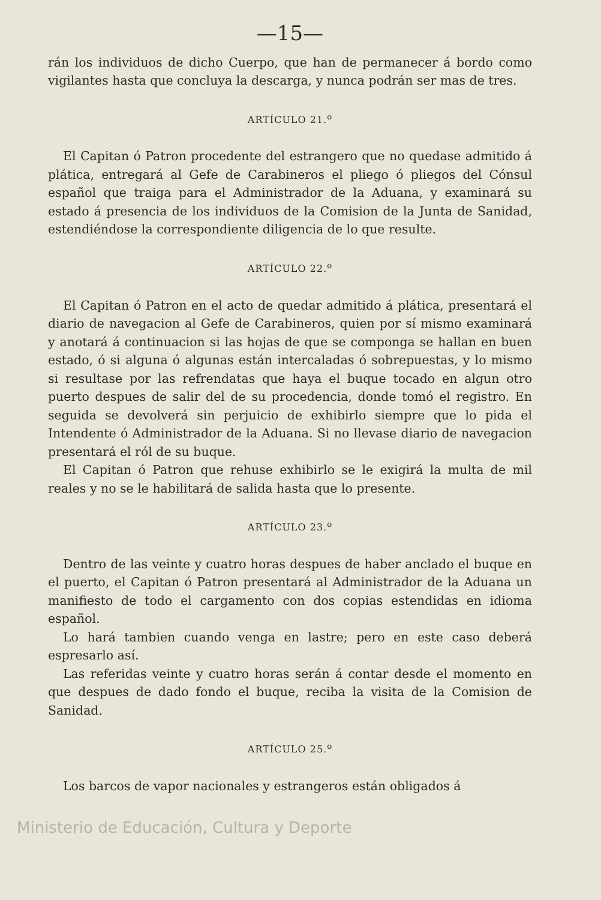—15—
rán los individuos de dicho Cuerpo, que han de permanecer á bordo como vigilantes hasta que concluya la descarga, y nunca podrán ser mas de tres.
ARTÍCULO 21.<sup>o</sup>
El Capitan ó Patron procedente del estrangero que no quedase admitido á plática, entregará al Gefe de Carabineros el pliego ó pliegos del Cónsul español que traiga para el Administrador de la Aduana, y examinará su estado á presencia de los individuos de la Comision de la Junta de Sanidad, estendiéndose la correspondiente diligencia de lo que resulte.
ARTÍCULO 22.<sup>o</sup>
El Capitan ó Patron en el acto de quedar admitido á plática, presentará el diario de navegacion al Gefe de Carabineros, quien por sí mismo examinará y anotará á continuacion si las hojas de que se componga se hallan en buen estado, ó si alguna ó algunas están intercaladas ó sobrepuestas, y lo mismo si resultase por las refrendatas que haya el buque tocado en algun otro puerto despues de salir del de su procedencia, donde tomó el registro. En seguida se devolverá sin perjuicio de exhibirlo siempre que lo pida el Intendente ó Administrador de la Aduana. Si no llevase diario de navegacion presentará el ról de su buque.
El Capitan ó Patron que rehuse exhibirlo se le exigirá la multa de mil reales y no se le habilitará de salida hasta que lo presente.
ARTÍCULO 23.<sup>o</sup>
Dentro de las veinte y cuatro horas despues de haber anclado el buque en el puerto, el Capitan ó Patron presentará al Administrador de la Aduana un manifiesto de todo el cargamento con dos copias estendidas en idioma español.
Lo hará tambien cuando venga en lastre; pero en este caso deberá espresarlo así.
Las referidas veinte y cuatro horas serán á contar desde el momento en que despues de dado fondo el buque, reciba la visita de la Comision de Sanidad.
ARTÍCULO 25.<sup>o</sup>
Los barcos de vapor nacionales y estrangeros están obligados á
Ministerio de Educación, Cultura y Deporte